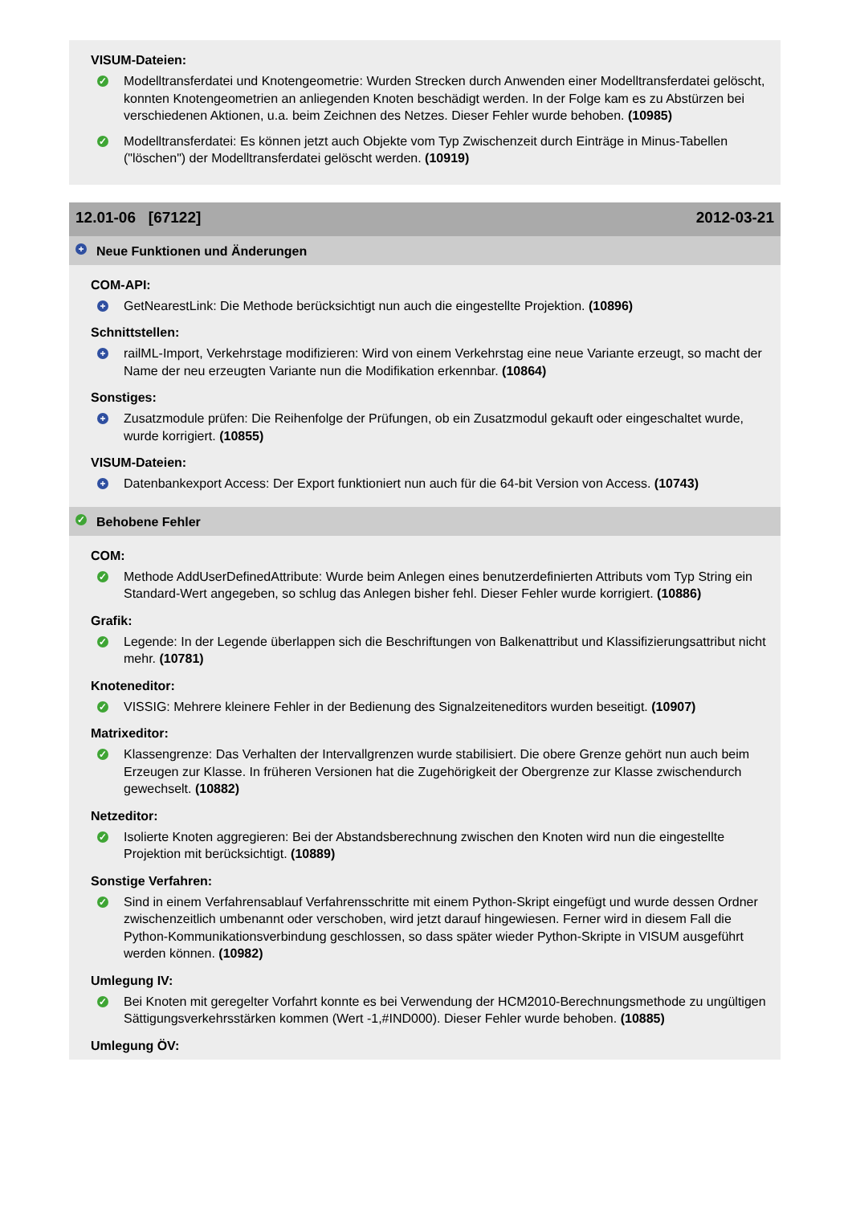VISUM-Dateien:
✓ Modelltransferdatei und Knotengeometrie: Wurden Strecken durch Anwenden einer Modelltransferdatei gelöscht, konnten Knotengeometrien an anliegenden Knoten beschädigt werden. In der Folge kam es zu Abstürzen bei verschiedenen Aktionen, u.a. beim Zeichnen des Netzes. Dieser Fehler wurde behoben. (10985)
✓ Modelltransferdatei: Es können jetzt auch Objekte vom Typ Zwischenzeit durch Einträge in Minus-Tabellen ("löschen") der Modelltransferdatei gelöscht werden. (10919)
12.01-06 [67122] 2012-03-21
+ Neue Funktionen und Änderungen
COM-API:
+ GetNearestLink: Die Methode berücksichtigt nun auch die eingestellte Projektion. (10896)
Schnittstellen:
+ railML-Import, Verkehrstage modifizieren: Wird von einem Verkehrstag eine neue Variante erzeugt, so macht der Name der neu erzeugten Variante nun die Modifikation erkennbar. (10864)
Sonstiges:
+ Zusatzmodule prüfen: Die Reihenfolge der Prüfungen, ob ein Zusatzmodul gekauft oder eingeschaltet wurde, wurde korrigiert. (10855)
VISUM-Dateien:
+ Datenbankexport Access: Der Export funktioniert nun auch für die 64-bit Version von Access. (10743)
✓ Behobene Fehler
COM:
✓ Methode AddUserDefinedAttribute: Wurde beim Anlegen eines benutzerdefinierten Attributs vom Typ String ein Standard-Wert angegeben, so schlug das Anlegen bisher fehl. Dieser Fehler wurde korrigiert. (10886)
Grafik:
✓ Legende: In der Legende überlappen sich die Beschriftungen von Balkenattribut und Klassifizierungsattribut nicht mehr. (10781)
Knoteneditor:
✓ VISSIG: Mehrere kleinere Fehler in der Bedienung des Signalzeiteneditors wurden beseitigt. (10907)
Matrixeditor:
✓ Klassengrenze: Das Verhalten der Intervallgrenzen wurde stabilisiert. Die obere Grenze gehört nun auch beim Erzeugen zur Klasse. In früheren Versionen hat die Zugehörigkeit der Obergrenze zur Klasse zwischendurch gewechselt. (10882)
Netzeditor:
✓ Isolierte Knoten aggregieren: Bei der Abstandsberechnung zwischen den Knoten wird nun die eingestellte Projektion mit berücksichtigt. (10889)
Sonstige Verfahren:
✓ Sind in einem Verfahrensablauf Verfahrensschritte mit einem Python-Skript eingefügt und wurde dessen Ordner zwischenzeitlich umbenannt oder verschoben, wird jetzt darauf hingewiesen. Ferner wird in diesem Fall die Python-Kommunikationsverbindung geschlossen, so dass später wieder Python-Skripte in VISUM ausgeführt werden können. (10982)
Umlegung IV:
✓ Bei Knoten mit geregelter Vorfahrt konnte es bei Verwendung der HCM2010-Berechnungsmethode zu ungültigen Sättigungsverkehrsstärken kommen (Wert -1,#IND000). Dieser Fehler wurde behoben. (10885)
Umlegung ÖV: